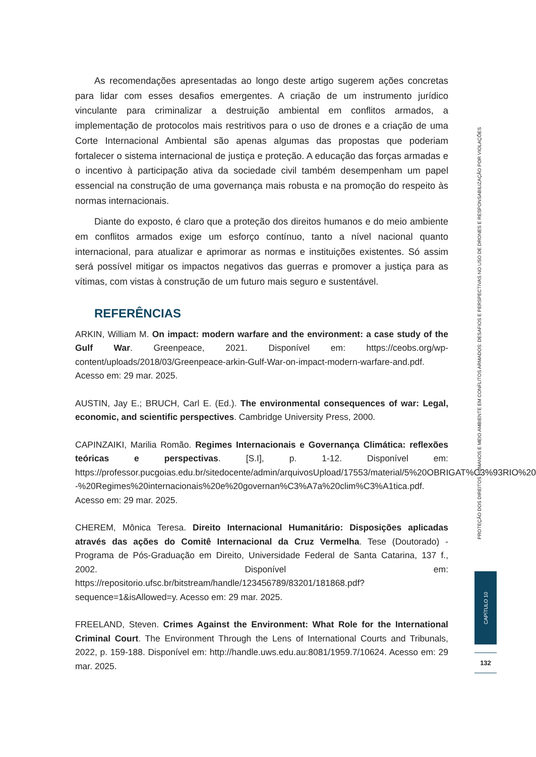As recomendações apresentadas ao longo deste artigo sugerem ações concretas para lidar com esses desafios emergentes. A criação de um instrumento jurídico vinculante para criminalizar a destruição ambiental em conflitos armados, a implementação de protocolos mais restritivos para o uso de drones e a criação de uma Corte Internacional Ambiental são apenas algumas das propostas que poderiam fortalecer o sistema internacional de justiça e proteção. A educação das forças armadas e o incentivo à participação ativa da sociedade civil também desempenham um papel essencial na construção de uma governança mais robusta e na promoção do respeito às normas internacionais.
Diante do exposto, é claro que a proteção dos direitos humanos e do meio ambiente em conflitos armados exige um esforço contínuo, tanto a nível nacional quanto internacional, para atualizar e aprimorar as normas e instituições existentes. Só assim será possível mitigar os impactos negativos das guerras e promover a justiça para as vítimas, com vistas à construção de um futuro mais seguro e sustentável.
REFERÊNCIAS
ARKIN, William M. On impact: modern warfare and the environment: a case study of the Gulf War. Greenpeace, 2021. Disponível em: https://ceobs.org/wp-content/uploads/2018/03/Greenpeace-arkin-Gulf-War-on-impact-modern-warfare-and.pdf. Acesso em: 29 mar. 2025.
AUSTIN, Jay E.; BRUCH, Carl E. (Ed.). The environmental consequences of war: Legal, economic, and scientific perspectives. Cambridge University Press, 2000.
CAPINZAIKI, Marilia Romão. Regimes Internacionais e Governança Climática: reflexões teóricas e perspectivas. [S.I], p. 1-12. Disponível em: https://professor.pucgoias.edu.br/sitedocente/admin/arquivosUpload/17553/material/5%20OBRIGAT%C3%93RIO%20 -%20Regimes%20internacionais%20e%20governan%C3%A7a%20clim%C3%A1tica.pdf. Acesso em: 29 mar. 2025.
CHEREM, Mônica Teresa. Direito Internacional Humanitário: Disposições aplicadas através das ações do Comitê Internacional da Cruz Vermelha. Tese (Doutorado) - Programa de Pós-Graduação em Direito, Universidade Federal de Santa Catarina, 137 f., 2002. Disponível em: https://repositorio.ufsc.br/bitstream/handle/123456789/83201/181868.pdf?sequence=1&isAllowed=y. Acesso em: 29 mar. 2025.
FREELAND, Steven. Crimes Against the Environment: What Role for the International Criminal Court. The Environment Through the Lens of International Courts and Tribunals, 2022, p. 159-188. Disponível em: http://handle.uws.edu.au:8081/1959.7/10624. Acesso em: 29 mar. 2025.
PROTEÇÃO DOS DIREITOS HUMANOS E MEIO AMBIENTE EM CONFLITOS ARMADOS: DESAFIOS E PERSPECTIVAS NO USO DE DRONES E RESPONSABILIZAÇÃO POR VIOLAÇÕES
CAPÍTULO 10
132